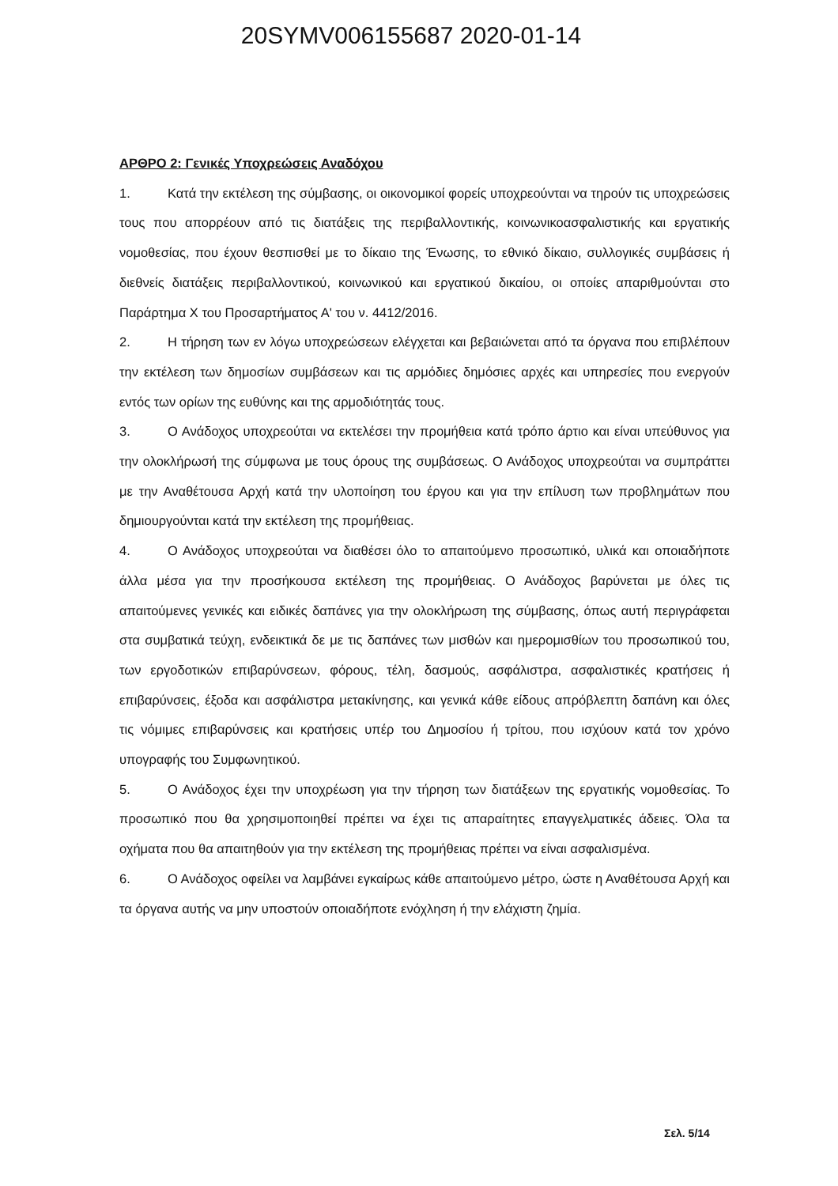20SYMV006155687 2020-01-14
ΑΡΘΡΟ 2: Γενικές Υποχρεώσεις Αναδόχου
1. Κατά την εκτέλεση της σύμβασης, οι οικονομικοί φορείς υποχρεούνται να τηρούν τις υποχρεώσεις τους που απορρέουν από τις διατάξεις της περιβαλλοντικής, κοινωνικοασφαλιστικής και εργατικής νομοθεσίας, που έχουν θεσπισθεί με το δίκαιο της Ένωσης, το εθνικό δίκαιο, συλλογικές συμβάσεις ή διεθνείς διατάξεις περιβαλλοντικού, κοινωνικού και εργατικού δικαίου, οι οποίες απαριθμούνται στο Παράρτημα Χ του Προσαρτήματος Α' του ν. 4412/2016.
2. Η τήρηση των εν λόγω υποχρεώσεων ελέγχεται και βεβαιώνεται από τα όργανα που επιβλέπουν την εκτέλεση των δημοσίων συμβάσεων και τις αρμόδιες δημόσιες αρχές και υπηρεσίες που ενεργούν εντός των ορίων της ευθύνης και της αρμοδιότητάς τους.
3. Ο Ανάδοχος υποχρεούται να εκτελέσει την προμήθεια κατά τρόπο άρτιο και είναι υπεύθυνος για την ολοκλήρωσή της σύμφωνα με τους όρους της συμβάσεως. Ο Ανάδοχος υποχρεούται να συμπράττει με την Αναθέτουσα Αρχή κατά την υλοποίηση του έργου και για την επίλυση των προβλημάτων που δημιουργούνται κατά την εκτέλεση της προμήθειας.
4. Ο Ανάδοχος υποχρεούται να διαθέσει όλο το απαιτούμενο προσωπικό, υλικά και οποιαδήποτε άλλα μέσα για την προσήκουσα εκτέλεση της προμήθειας. Ο Ανάδοχος βαρύνεται με όλες τις απαιτούμενες γενικές και ειδικές δαπάνες για την ολοκλήρωση της σύμβασης, όπως αυτή περιγράφεται στα συμβατικά τεύχη, ενδεικτικά δε με τις δαπάνες των μισθών και ημερομισθίων του προσωπικού του, των εργοδοτικών επιβαρύνσεων, φόρους, τέλη, δασμούς, ασφάλιστρα, ασφαλιστικές κρατήσεις ή επιβαρύνσεις, έξοδα και ασφάλιστρα μετακίνησης, και γενικά κάθε είδους απρόβλεπτη δαπάνη και όλες τις νόμιμες επιβαρύνσεις και κρατήσεις υπέρ του Δημοσίου ή τρίτου, που ισχύουν κατά τον χρόνο υπογραφής του Συμφωνητικού.
5. Ο Ανάδοχος έχει την υποχρέωση για την τήρηση των διατάξεων της εργατικής νομοθεσίας. Το προσωπικό που θα χρησιμοποιηθεί πρέπει να έχει τις απαραίτητες επαγγελματικές άδειες. Όλα τα οχήματα που θα απαιτηθούν για την εκτέλεση της προμήθειας πρέπει να είναι ασφαλισμένα.
6. Ο Ανάδοχος οφείλει να λαμβάνει εγκαίρως κάθε απαιτούμενο μέτρο, ώστε η Αναθέτουσα Αρχή και τα όργανα αυτής να μην υποστούν οποιαδήποτε ενόχληση ή την ελάχιστη ζημία.
Σελ. 5/14